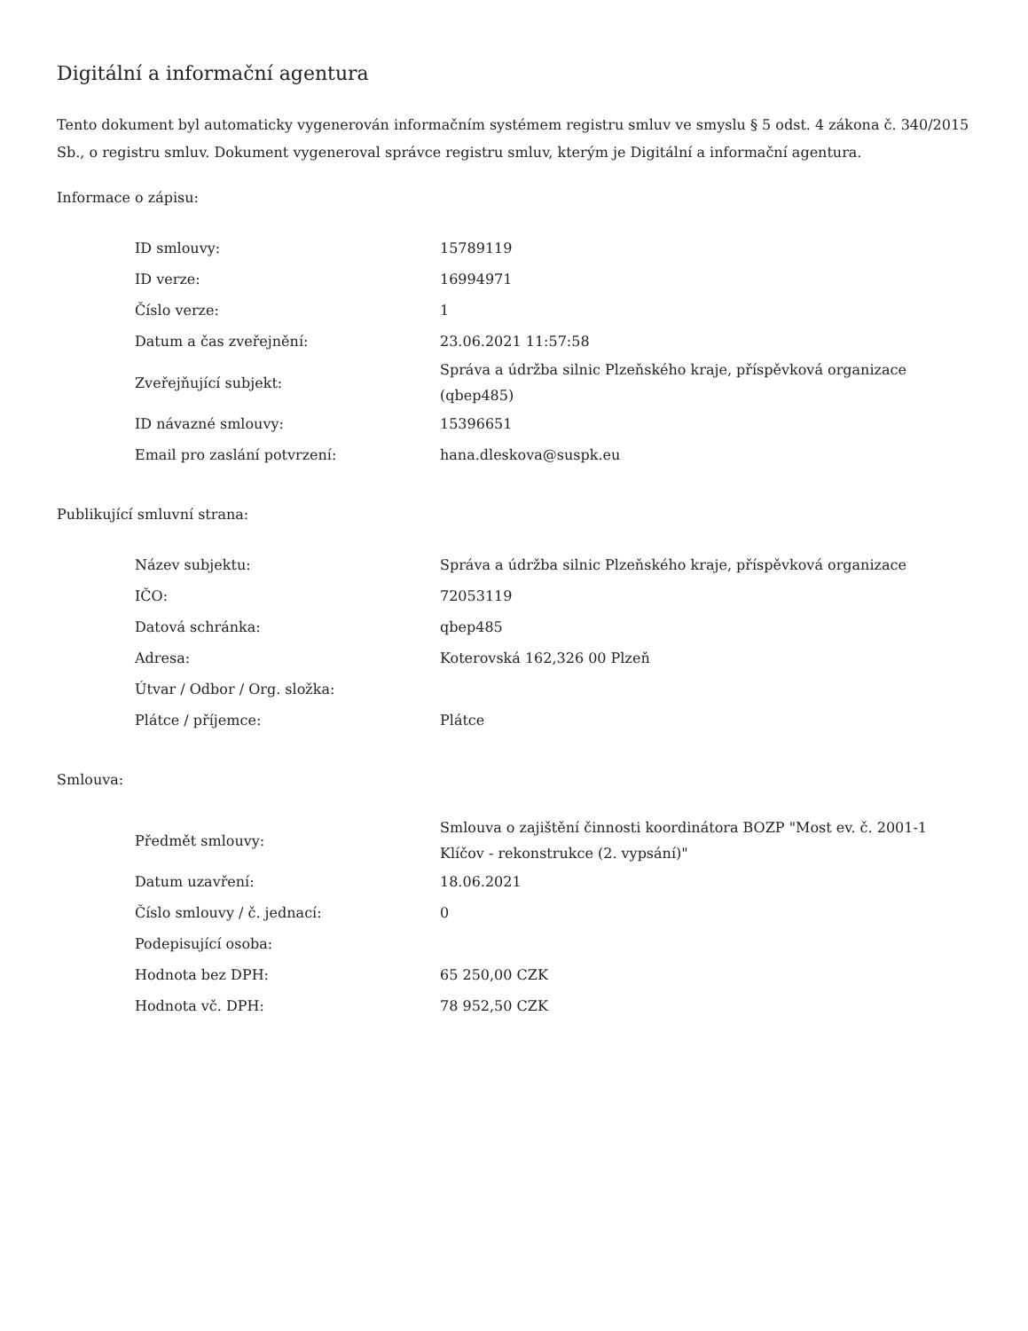Digitální a informační agentura
Tento dokument byl automaticky vygenerován informačním systémem registru smluv ve smyslu § 5 odst. 4 zákona č. 340/2015 Sb., o registru smluv. Dokument vygeneroval správce registru smluv, kterým je Digitální a informační agentura.
Informace o zápisu:
| ID smlouvy: | 15789119 |
| ID verze: | 16994971 |
| Číslo verze: | 1 |
| Datum a čas zveřejnění: | 23.06.2021 11:57:58 |
| Zveřejňující subjekt: | Správa a údržba silnic Plzeňského kraje, příspěvková organizace (qbep485) |
| ID návazné smlouvy: | 15396651 |
| Email pro zaslání potvrzení: | hana.dleskova@suspk.eu |
Publikující smluvní strana:
| Název subjektu: | Správa a údržba silnic Plzeňského kraje, příspěvková organizace |
| IČO: | 72053119 |
| Datová schránka: | qbep485 |
| Adresa: | Koterovská 162,326 00 Plzeň |
| Útvar / Odbor / Org. složka: | |
| Plátce / příjemce: | Plátce |
Smlouva:
| Předmět smlouvy: | Smlouva o zajištění činnosti koordinátora BOZP "Most ev. č. 2001-1 Klíčov - rekonstrukce (2. vypsání)" |
| Datum uzavření: | 18.06.2021 |
| Číslo smlouvy / č. jednací: | 0 |
| Podepisující osoba: | |
| Hodnota bez DPH: | 65 250,00 CZK |
| Hodnota vč. DPH: | 78 952,50 CZK |